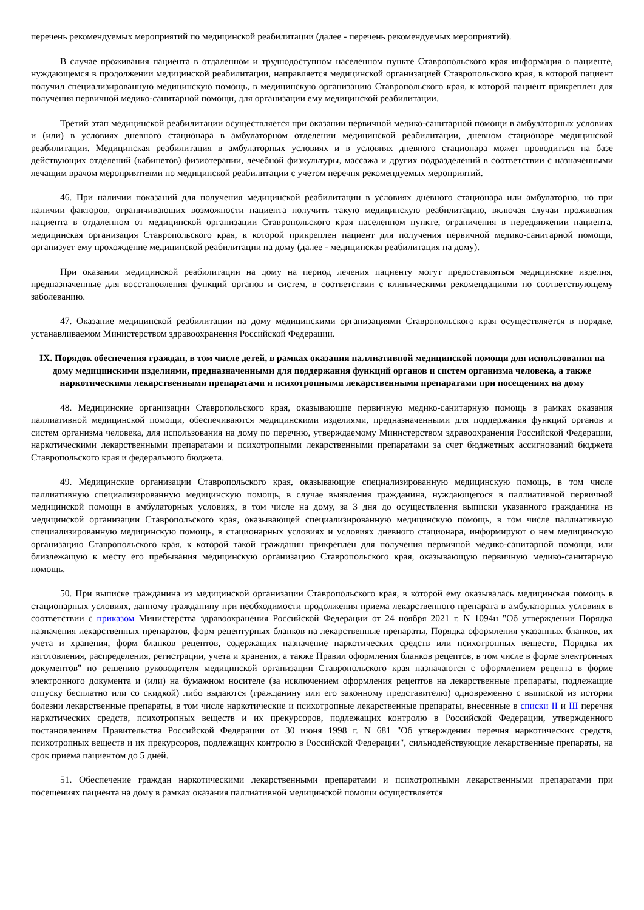перечень рекомендуемых мероприятий по медицинской реабилитации (далее - перечень рекомендуемых мероприятий).
В случае проживания пациента в отдаленном и труднодоступном населенном пункте Ставропольского края информация о пациенте, нуждающемся в продолжении медицинской реабилитации, направляется медицинской организацией Ставропольского края, в которой пациент получил специализированную медицинскую помощь, в медицинскую организацию Ставропольского края, к которой пациент прикреплен для получения первичной медико-санитарной помощи, для организации ему медицинской реабилитации.
Третий этап медицинской реабилитации осуществляется при оказании первичной медико-санитарной помощи в амбулаторных условиях и (или) в условиях дневного стационара в амбулаторном отделении медицинской реабилитации, дневном стационаре медицинской реабилитации. Медицинская реабилитация в амбулаторных условиях и в условиях дневного стационара может проводиться на базе действующих отделений (кабинетов) физиотерапии, лечебной физкультуры, массажа и других подразделений в соответствии с назначенными лечащим врачом мероприятиями по медицинской реабилитации с учетом перечня рекомендуемых мероприятий.
46. При наличии показаний для получения медицинской реабилитации в условиях дневного стационара или амбулаторно, но при наличии факторов, ограничивающих возможности пациента получить такую медицинскую реабилитацию, включая случаи проживания пациента в отдаленном от медицинской организации Ставропольского края населенном пункте, ограничения в передвижении пациента, медицинская организация Ставропольского края, к которой прикреплен пациент для получения первичной медико-санитарной помощи, организует ему прохождение медицинской реабилитации на дому (далее - медицинская реабилитация на дому).
При оказании медицинской реабилитации на дому на период лечения пациенту могут предоставляться медицинские изделия, предназначенные для восстановления функций органов и систем, в соответствии с клиническими рекомендациями по соответствующему заболеванию.
47. Оказание медицинской реабилитации на дому медицинскими организациями Ставропольского края осуществляется в порядке, устанавливаемом Министерством здравоохранения Российской Федерации.
IX. Порядок обеспечения граждан, в том числе детей, в рамках оказания паллиативной медицинской помощи для использования на дому медицинскими изделиями, предназначенными для поддержания функций органов и систем организма человека, а также наркотическими лекарственными препаратами и психотропными лекарственными препаратами при посещениях на дому
48. Медицинские организации Ставропольского края, оказывающие первичную медико-санитарную помощь в рамках оказания паллиативной медицинской помощи, обеспечиваются медицинскими изделиями, предназначенными для поддержания функций органов и систем организма человека, для использования на дому по перечню, утверждаемому Министерством здравоохранения Российской Федерации, наркотическими лекарственными препаратами и психотропными лекарственными препаратами за счет бюджетных ассигнований бюджета Ставропольского края и федерального бюджета.
49. Медицинские организации Ставропольского края, оказывающие специализированную медицинскую помощь, в том числе паллиативную специализированную медицинскую помощь, в случае выявления гражданина, нуждающегося в паллиативной первичной медицинской помощи в амбулаторных условиях, в том числе на дому, за 3 дня до осуществления выписки указанного гражданина из медицинской организации Ставропольского края, оказывающей специализированную медицинскую помощь, в том числе паллиативную специализированную медицинскую помощь, в стационарных условиях и условиях дневного стационара, информируют о нем медицинскую организацию Ставропольского края, к которой такой гражданин прикреплен для получения первичной медико-санитарной помощи, или близлежащую к месту его пребывания медицинскую организацию Ставропольского края, оказывающую первичную медико-санитарную помощь.
50. При выписке гражданина из медицинской организации Ставропольского края, в которой ему оказывалась медицинская помощь в стационарных условиях, данному гражданину при необходимости продолжения приема лекарственного препарата в амбулаторных условиях в соответствии с приказом Министерства здравоохранения Российской Федерации от 24 ноября 2021 г. N 1094н "Об утверждении Порядка назначения лекарственных препаратов, форм рецептурных бланков на лекарственные препараты, Порядка оформления указанных бланков, их учета и хранения, форм бланков рецептов, содержащих назначение наркотических средств или психотропных веществ, Порядка их изготовления, распределения, регистрации, учета и хранения, а также Правил оформления бланков рецептов, в том числе в форме электронных документов" по решению руководителя медицинской организации Ставропольского края назначаются с оформлением рецепта в форме электронного документа и (или) на бумажном носителе (за исключением оформления рецептов на лекарственные препараты, подлежащие отпуску бесплатно или со скидкой) либо выдаются (гражданину или его законному представителю) одновременно с выпиской из истории болезни лекарственные препараты, в том числе наркотические и психотропные лекарственные препараты, внесенные в списки II и III перечня наркотических средств, психотропных веществ и их прекурсоров, подлежащих контролю в Российской Федерации, утвержденного постановлением Правительства Российской Федерации от 30 июня 1998 г. N 681 "Об утверждении перечня наркотических средств, психотропных веществ и их прекурсоров, подлежащих контролю в Российской Федерации", сильнодействующие лекарственные препараты, на срок приема пациентом до 5 дней.
51. Обеспечение граждан наркотическими лекарственными препаратами и психотропными лекарственными препаратами при посещениях пациента на дому в рамках оказания паллиативной медицинской помощи осуществляется